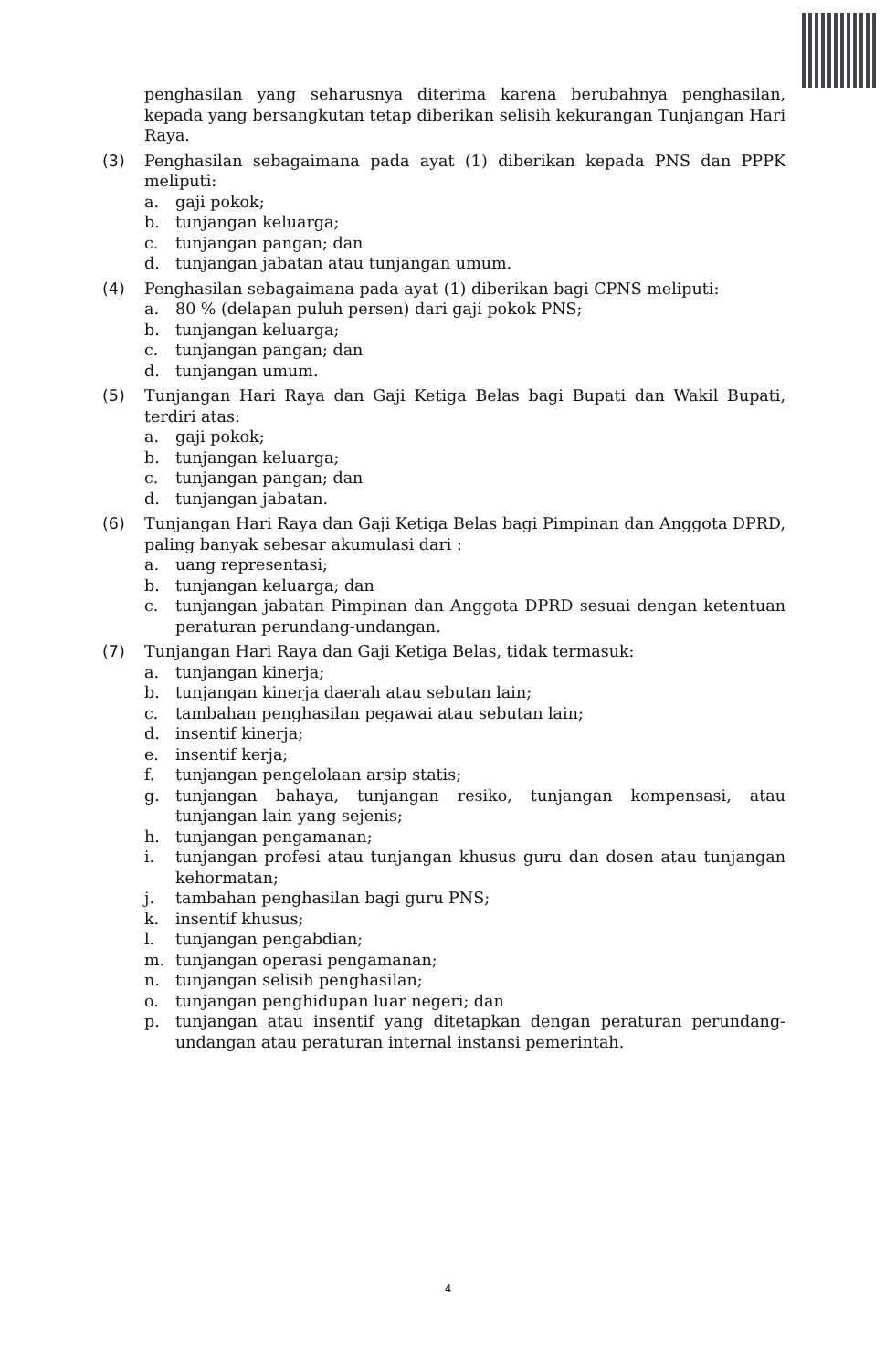penghasilan yang seharusnya diterima karena berubahnya penghasilan, kepada yang bersangkutan tetap diberikan selisih kekurangan Tunjangan Hari Raya.
(3) Penghasilan sebagaimana pada ayat (1) diberikan kepada PNS dan PPPK meliputi:
a. gaji pokok;
b. tunjangan keluarga;
c. tunjangan pangan; dan
d. tunjangan jabatan atau tunjangan umum.
(4) Penghasilan sebagaimana pada ayat (1) diberikan bagi CPNS meliputi:
a. 80 % (delapan puluh persen) dari gaji pokok PNS;
b. tunjangan keluarga;
c. tunjangan pangan; dan
d. tunjangan umum.
(5) Tunjangan Hari Raya dan Gaji Ketiga Belas bagi Bupati dan Wakil Bupati, terdiri atas:
a. gaji pokok;
b. tunjangan keluarga;
c. tunjangan pangan; dan
d. tunjangan jabatan.
(6) Tunjangan Hari Raya dan Gaji Ketiga Belas bagi Pimpinan dan Anggota DPRD, paling banyak sebesar akumulasi dari :
a. uang representasi;
b. tunjangan keluarga; dan
c. tunjangan jabatan Pimpinan dan Anggota DPRD sesuai dengan ketentuan peraturan perundang-undangan.
(7) Tunjangan Hari Raya dan Gaji Ketiga Belas, tidak termasuk:
a. tunjangan kinerja;
b. tunjangan kinerja daerah atau sebutan lain;
c. tambahan penghasilan pegawai atau sebutan lain;
d. insentif kinerja;
e. insentif kerja;
f. tunjangan pengelolaan arsip statis;
g. tunjangan bahaya, tunjangan resiko, tunjangan kompensasi, atau tunjangan lain yang sejenis;
h. tunjangan pengamanan;
i. tunjangan profesi atau tunjangan khusus guru dan dosen atau tunjangan kehormatan;
j. tambahan penghasilan bagi guru PNS;
k. insentif khusus;
l. tunjangan pengabdian;
m. tunjangan operasi pengamanan;
n. tunjangan selisih penghasilan;
o. tunjangan penghidupan luar negeri; dan
p. tunjangan atau insentif yang ditetapkan dengan peraturan perundang-undangan atau peraturan internal instansi pemerintah.
4